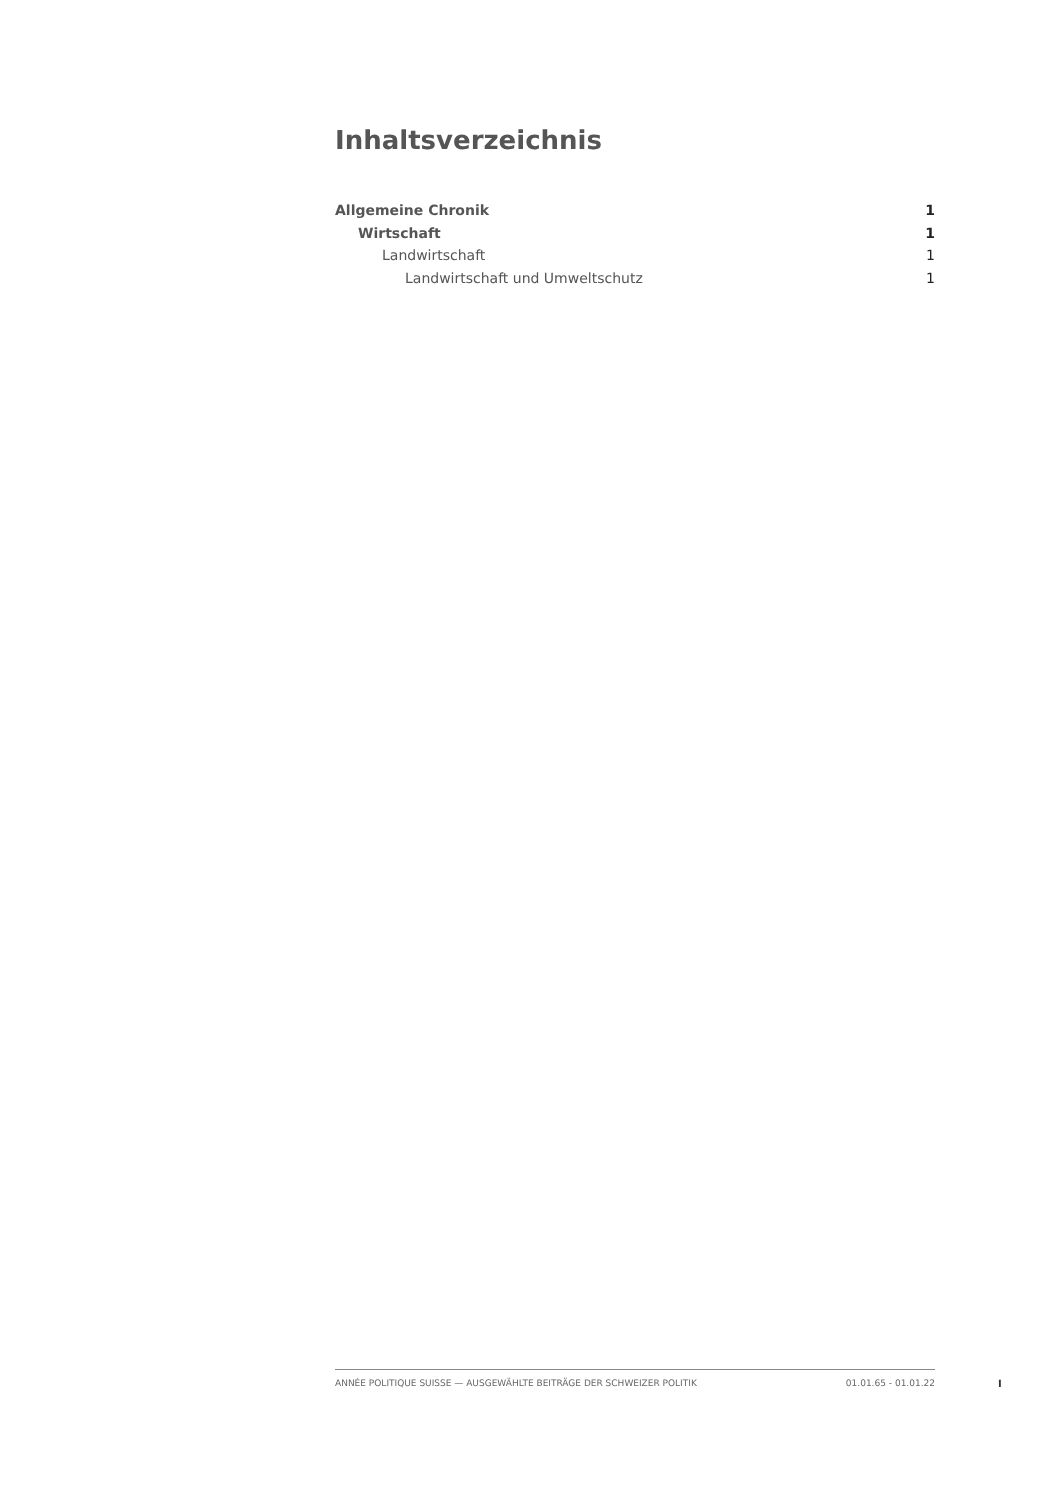Inhaltsverzeichnis
Allgemeine Chronik 1
Wirtschaft 1
Landwirtschaft 1
Landwirtschaft und Umweltschutz 1
ANNÉE POLITIQUE SUISSE — AUSGEWÄHLTE BEITRÄGE DER SCHWEIZER POLITIK 01.01.65 - 01.01.22
I